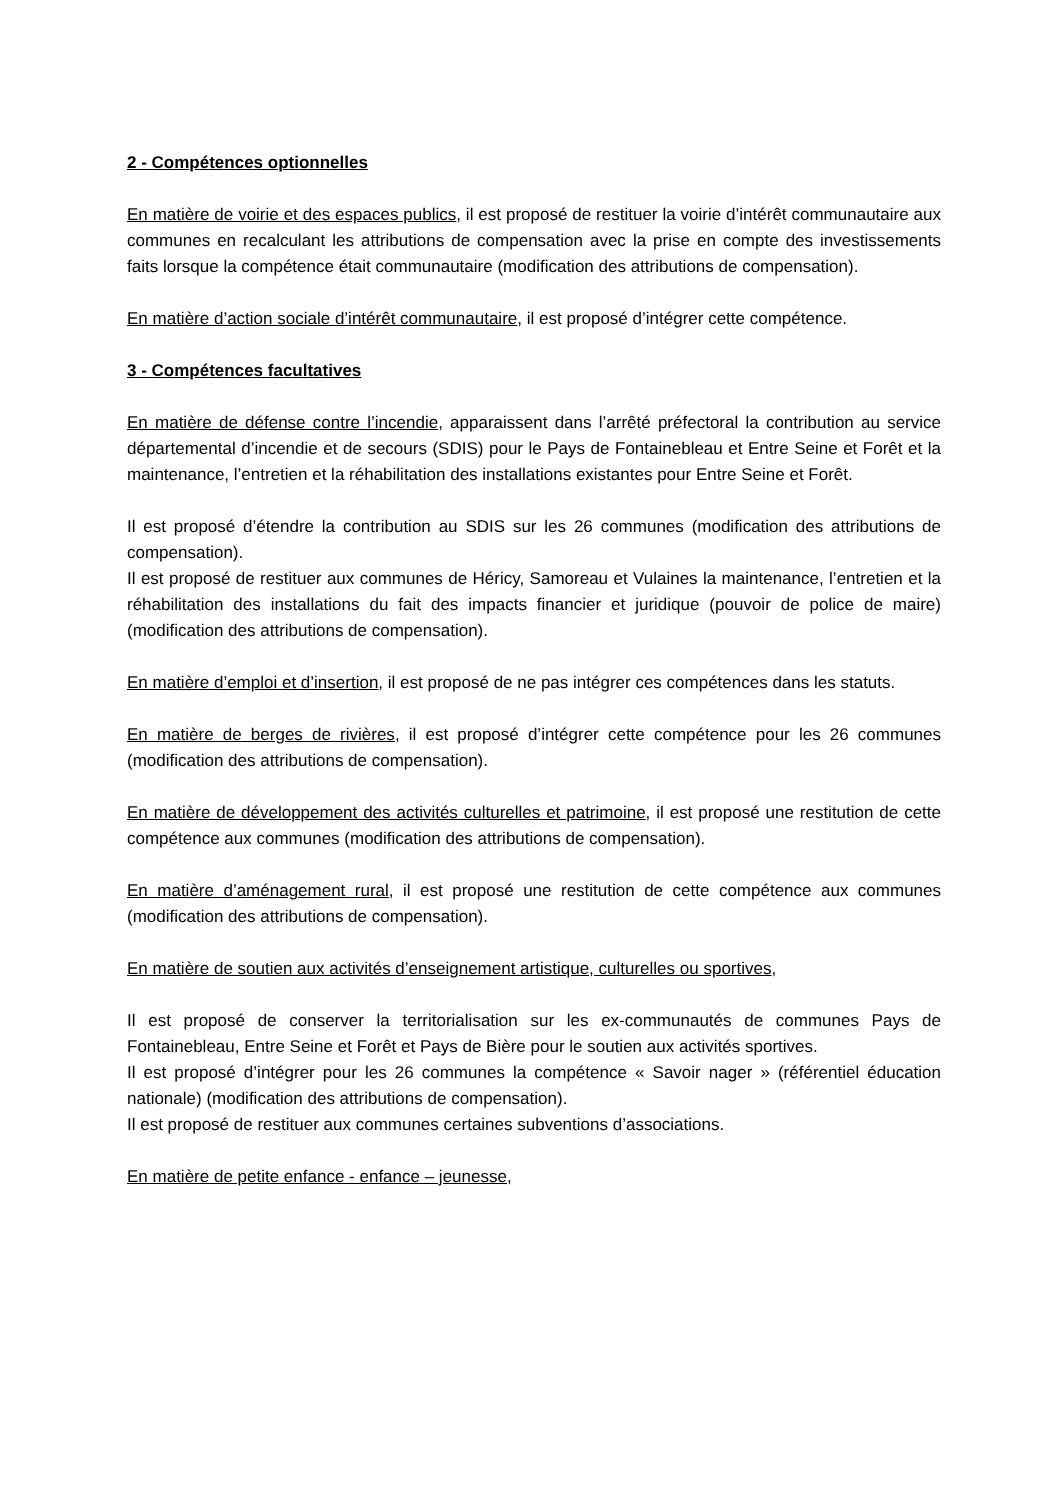2 - Compétences optionnelles
En matière de voirie et des espaces publics, il est proposé de restituer la voirie d’intérêt communautaire aux communes en recalculant les attributions de compensation avec la prise en compte des investissements faits lorsque la compétence était communautaire (modification des attributions de compensation).
En matière d’action sociale d’intérêt communautaire, il est proposé d’intégrer cette compétence.
3 - Compétences facultatives
En matière de défense contre l’incendie, apparaissent dans l’arrêté préfectoral la contribution au service départemental d’incendie et de secours (SDIS) pour le Pays de Fontainebleau et Entre Seine et Forêt et la maintenance, l’entretien et la réhabilitation des installations existantes pour Entre Seine et Forêt.
Il est proposé d’étendre la contribution au SDIS sur les 26 communes (modification des attributions de compensation).
Il est proposé de restituer aux communes de Héricy, Samoreau et Vulaines la maintenance, l’entretien et la réhabilitation des installations du fait des impacts financier et juridique (pouvoir de police de maire) (modification des attributions de compensation).
En matière d’emploi et d’insertion, il est proposé de ne pas intégrer ces compétences dans les statuts.
En matière de berges de rivières, il est proposé d’intégrer cette compétence pour les 26 communes (modification des attributions de compensation).
En matière de développement des activités culturelles et patrimoine, il est proposé une restitution de cette compétence aux communes (modification des attributions de compensation).
En matière d’aménagement rural, il est proposé une restitution de cette compétence aux communes (modification des attributions de compensation).
En matière de soutien aux activités d’enseignement artistique, culturelles ou sportives,
Il est proposé de conserver la territorialisation sur les ex-communautés de communes Pays de Fontainebleau, Entre Seine et Forêt et Pays de Bière pour le soutien aux activités sportives.
Il est proposé d’intégrer pour les 26 communes la compétence « Savoir nager » (référentiel éducation nationale) (modification des attributions de compensation).
Il est proposé de restituer aux communes certaines subventions d’associations.
En matière de petite enfance - enfance – jeunesse,